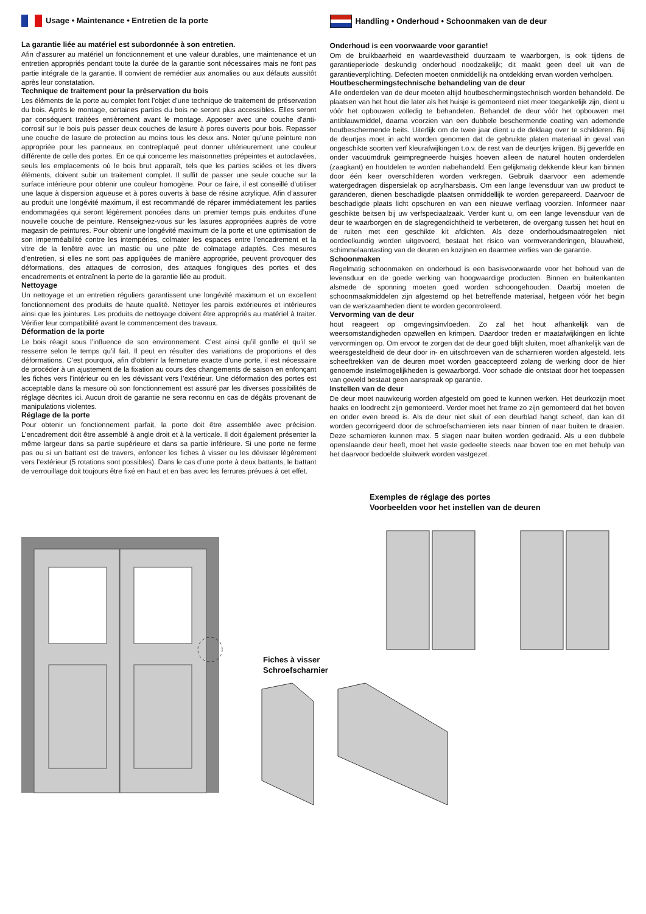Usage • Maintenance • Entretien de la porte
La garantie liée au matériel est subordonnée à son entretien.
Afin d’assurer au matériel un fonctionnement et une valeur durables, une maintenance et un entretien appropriés pendant toute la durée de la garantie sont nécessaires mais ne font pas partie intégrale de la garantie. Il convient de remédier aux anomalies ou aux défauts aussitôt après leur constatation.
Technique de traitement pour la préservation du bois
Les éléments de la porte au complet font l’objet d’une technique de traitement de préservation du bois. Après le montage, certaines parties du bois ne seront plus accessibles. Elles seront par conséquent traitées entièrement avant le montage. Apposer avec une couche d’anti-corrosif sur le bois puis passer deux couches de lasure à pores ouverts pour bois. Repasser une couche de lasure de protection au moins tous les deux ans. Noter qu’une peinture non appropriée pour les panneaux en contreplaqué peut donner ultérieurement une couleur différente de celle des portes. En ce qui concerne les maisonnettes prépeintes et autoclavées, seuls les emplacements où le bois brut apparaît, tels que les parties sciées et les divers éléments, doivent subir un traitement complet. Il suffit de passer une seule couche sur la surface intérieure pour obtenir une couleur homogène. Pour ce faire, il est conseillé d’utiliser une laque à dispersion aqueuse et à pores ouverts à base de résine acrylique. Afin d’assurer au produit une longévité maximum, il est recommandé de réparer immédiatement les parties endommagées qui seront légèrement poncées dans un premier temps puis enduites d’une nouvelle couche de peinture. Renseignez-vous sur les lasures appropriées auprès de votre magasin de peintures. Pour obtenir une longévité maximum de la porte et une optimisation de son imperméabilité contre les intempéries, colmater les espaces entre l’encadrement et la vitre de la fenêtre avec un mastic ou une pâte de colmatage adaptés. Ces mesures d’entretien, si elles ne sont pas appliquées de manière appropriée, peuvent provoquer des déformations, des attaques de corrosion, des attaques fongiques des portes et des encadrements et entraînent la perte de la garantie liée au produit.
Nettoyage
Un nettoyage et un entretien réguliers garantissent une longévité maximum et un excellent fonctionnement des produits de haute qualité. Nettoyer les parois extérieures et intérieures ainsi que les jointures. Les produits de nettoyage doivent être appropriés au matériel à traiter. Vérifier leur compatibilité avant le commencement des travaux.
Déformation de la porte
Le bois réagit sous l’influence de son environnement. C’est ainsi qu’il gonfle et qu’il se resserre selon le temps qu’il fait. Il peut en résulter des variations de proportions et des déformations. C’est pourquoi, afin d’obtenir la fermeture exacte d’une porte, il est nécessaire de procéder à un ajustement de la fixation au cours des changements de saison en enfonçant les fiches vers l’intérieur ou en les dévissant vers l’extérieur. Une déformation des portes est acceptable dans la mesure où son fonctionnement est assuré par les diverses possibilités de réglage décrites ici. Aucun droit de garantie ne sera reconnu en cas de dégâts provenant de manipulations violentes.
Réglage de la porte
Pour obtenir un fonctionnement parfait, la porte doit être assemblée avec précision. L’encadrement doit être assemblé à angle droit et à la verticale. Il doit également présenter la même largeur dans sa partie supérieure et dans sa partie inférieure. Si une porte ne ferme pas ou si un battant est de travers, enfoncer les fiches à visser ou les dévisser légèrement vers l’extérieur (5 rotations sont possibles). Dans le cas d’une porte à deux battants, le battant de verrouillage doit toujours être fixé en haut et en bas avec les ferrures prévues à cet effet.
Handling • Onderhoud • Schoonmaken van de deur
Onderhoud is een voorwaarde voor garantie!
Om de bruikbaarheid en waardevastheid duurzaam te waarborgen, is ook tijdens de garantieperiode deskundig onderhoud noodzakelijk; dit maakt geen deel uit van de garantieverplichting. Defecten moeten onmiddellijk na ontdekking ervan worden verholpen.
Houtbeschermingstechnische behandeling van de deur
Alle onderdelen van de deur moeten altijd houtbeschermingstechnisch worden behandeld. De plaatsen van het hout die later als het huisje is gemonteerd niet meer toegankelijk zijn, dient u vóór het opbouwen volledig te behandelen. Behandel de deur vóór het opbouwen met antiblauwmiddel, daarna voorzien van een dubbele beschermende coating van ademende houtbeschermende beits. Uiterlijk om de twee jaar dient u de deklaag over te schilderen. Bij de deurtjes moet in acht worden genomen dat de gebruikte platen materiaal in geval van ongeschikte soorten verf kleurafwijkingen t.o.v. de rest van de deurtjes krijgen. Bij geverfde en onder vacuümdruk geïmpregneerde huisjes hoeven alleen de naturel houten onderdelen (zaagkant) en houtdelen te worden nabehandeld. Een gelijkmatig dekkende kleur kan binnen door één keer overschilderen worden verkregen. Gebruik daarvoor een ademende watergedragen dispersielak op acrylharsbasis. Om een lange levensduur van uw product te garanderen, dienen beschadigde plaatsen onmiddellijk te worden gerepareerd. Daarvoor de beschadigde plaats licht opschuren en van een nieuwe verflaag voorzien. Informeer naar geschikte beitsen bij uw verfspeciaalzaak. Verder kunt u, om een lange levensduur van de deur te waarborgen en de slagregendichtheid te verbeteren, de overgang tussen het hout en de ruiten met een geschikte kit afdichten. Als deze onderhoudsmaatregelen niet oordeelkundig worden uitgevoerd, bestaat het risico van vormveranderingen, blauwheid, schimmelaantasting van de deuren en kozijnen en daarmee verlies van de garantie.
Schoonmaken
Regelmatig schoonmaken en onderhoud is een basisvoorwaarde voor het behoud van de levensduur en de goede werking van hoogwaardige producten. Binnen en buitenkanten alsmede de sponning moeten goed worden schoongehouden. Daarbij moeten de schoonmaakmiddelen zijn afgestemd op het betreffende materiaal, hetgeen vóór het begin van de werkzaamheden dient te worden gecontroleerd.
Vervorming van de deur
hout reageert op omgevingsinvloeden. Zo zal het hout afhankelijk van de weersomstandigheden opzwellen en krimpen. Daardoor treden er maatafwijkingen en lichte vervormingen op. Om ervoor te zorgen dat de deur goed blijft sluiten, moet afhankelijk van de weersgesteldheid de deur door in- en uitschroeven van de scharnieren worden afgesteld. Iets scheeftrekken van de deuren moet worden geaccepteerd zolang de werking door de hier genoemde instelmogelijkheden is gewaarborgd. Voor schade die ontstaat door het toepassen van geweld bestaat geen aanspraak op garantie.
Instellen van de deur
De deur moet nauwkeurig worden afgesteld om goed te kunnen werken. Het deurkozijn moet haaks en loodrecht zijn gemonteerd. Verder moet het frame zo zijn gemonteerd dat het boven en onder even breed is. Als de deur niet sluit of een deurblad hangt scheef, dan kan dit worden gecorrigeerd door de schroefscharnieren iets naar binnen of naar buiten te draaien. Deze scharnieren kunnen max. 5 slagen naar buiten worden gedraaid. Als u een dubbele openslaande deur heeft, moet het vaste gedeelte steeds naar boven toe en met behulp van het daarvoor bedoelde sluitwerk worden vastgezet.
Exemples de réglage des portes
Voorbeelden voor het instellen van de deuren
Fiches à visser
Schroefscharnier